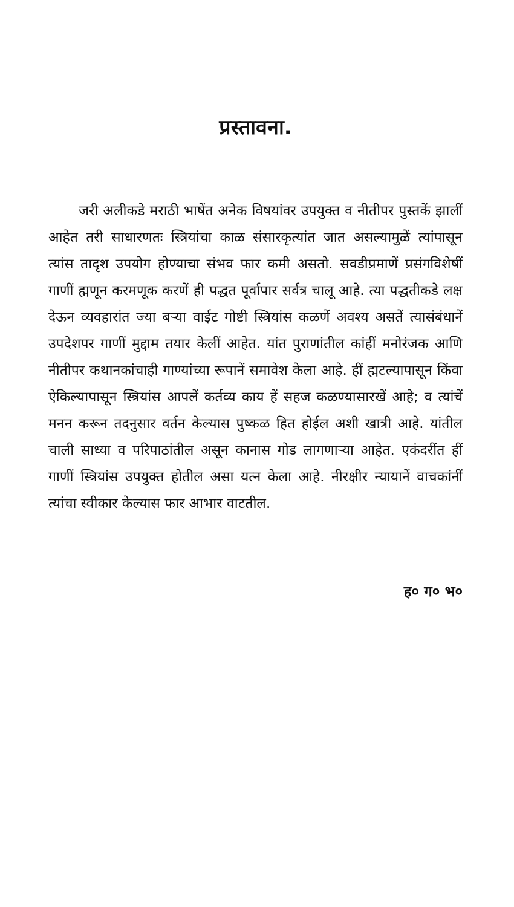प्रस्तावना.
जरी अलीकडे मराठी भाषेंत अनेक विषयांवर उपयुक्त व नीतीपर पुस्तकें झालीं आहेत तरी साधारणतः स्त्रियांचा काळ संसारकृत्यांत जात असल्यामुळें त्यांपासून त्यांस तादृश उपयोग होण्याचा संभव फार कमी असतो. सवडीप्रमाणें प्रसंगविशेषीं गाणीं ह्मणून करमणूक करणें ही पद्धत पूर्वापार सर्वत्र चालू आहे. त्या पद्धतीकडे लक्ष देऊन व्यवहारांत ज्या बऱ्या वाईट गोष्टी स्त्रियांस कळणें अवश्य असतें त्यासंबंधानें उपदेशपर गाणीं मुद्दाम तयार केलीं आहेत. यांत पुराणांतील कांहीं मनोरंजक आणि नीतीपर कथानकांचाही गाण्यांच्या रूपानें समावेश केला आहे. हीं ह्मटल्यापासून किंवा ऐकिल्यापासून स्त्रियांस आपलें कर्तव्य काय हें सहज कळण्यासारखें आहे; व त्यांचें मनन करून तदनुसार वर्तन केल्यास पुष्कळ हित होईल अशी खात्री आहे. यांतील चाली साध्या व परिपाठांतील असून कानास गोड लागणाऱ्या आहेत. एकंदरींत हीं गाणीं स्त्रियांस उपयुक्त होतील असा यत्न केला आहे. नीरक्षीर न्यायानें वाचकांनीं त्यांचा स्वीकार केल्यास फार आभार वाटतील.
ह० ग० भ०